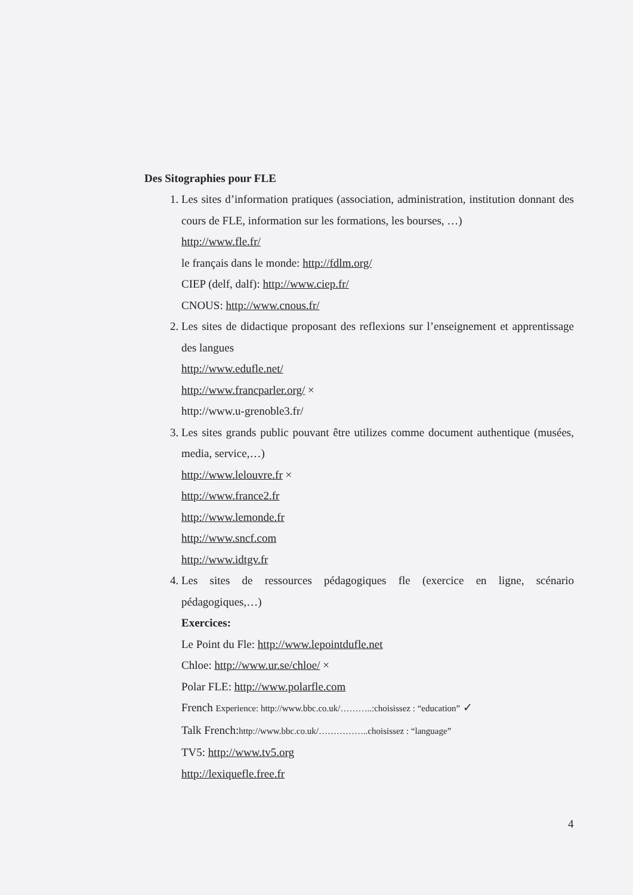Des Sitographies pour FLE
1. Les sites d’information pratiques (association, administration, institution donnant des cours de FLE, information sur les formations, les bourses, …)
http://www.fle.fr/
le français dans le monde: http://fdlm.org/
CIEP (delf, dalf): http://www.ciep.fr/
CNOUS: http://www.cnous.fr/
2. Les sites de didactique proposant des reflexions sur l’enseignement et apprentissage des langues
http://www.edufle.net/
http://www.francparler.org/ ×
http://www.u-grenoble3.fr/
3. Les sites grands public pouvant être utilizes comme document authentique (musées, media, service,…)
http://www.lelouvre.fr ×
http://www.france2.fr
http://www.lemonde.fr
http://www.sncf.com
http://www.idtgv.fr
4. Les sites de ressources pédagogiques fle (exercice en ligne, scénario pédagogiques,…)
Exercices:
Le Point du Fle: http://www.lepointdufle.net
Chloe: http://www.ur.se/chloe/ ×
Polar FLE: http://www.polarfle.com
French Experience: http://www.bbc.co.uk/………..:choisissez : “education” ✓
Talk French:http://www.bbc.co.uk/……………..choisissez : “language”
TV5: http://www.tv5.org
http://lexiquefle.free.fr
4